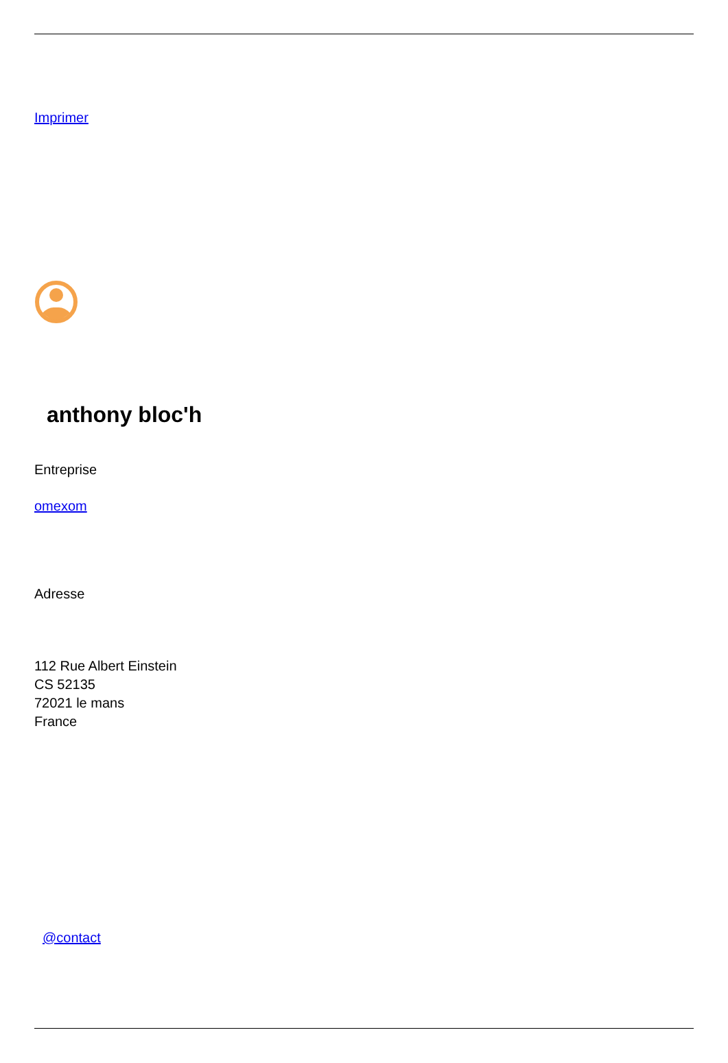Imprimer
anthony bloc'h
Entreprise
omexom
Adresse
112 Rue Albert Einstein
CS 52135
72021 le mans
France
@contact